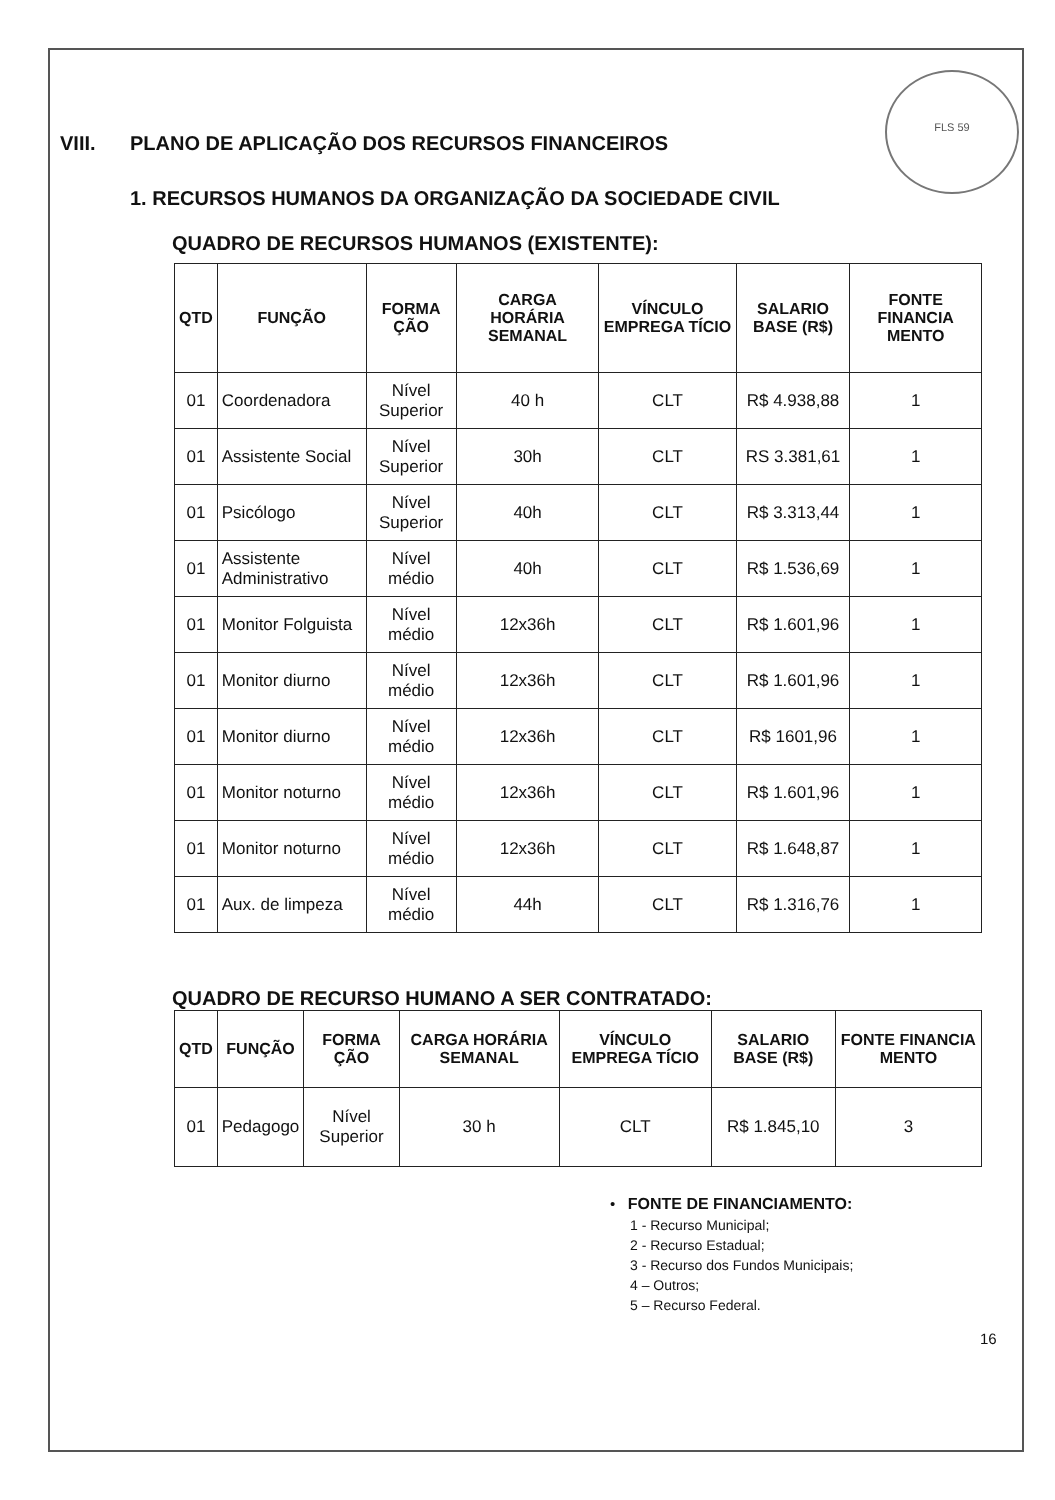FLS 59
VIII. PLANO DE APLICAÇÃO DOS RECURSOS FINANCEIROS
1. RECURSOS HUMANOS DA ORGANIZAÇÃO DA SOCIEDADE CIVIL
QUADRO DE RECURSOS HUMANOS (EXISTENTE):
| QTD | FUNÇÃO | FORMA ÇÃO | CARGA HORÁRIA SEMANAL | VÍNCULO EMPREGA TÍCIO | SALARIO BASE (R$) | FONTE FINANCIA MENTO |
| --- | --- | --- | --- | --- | --- | --- |
| 01 | Coordenadora | Nível Superior | 40 h | CLT | R$ 4.938,88 | 1 |
| 01 | Assistente Social | Nível Superior | 30h | CLT | RS 3.381,61 | 1 |
| 01 | Psicólogo | Nível Superior | 40h | CLT | R$ 3.313,44 | 1 |
| 01 | Assistente Administrativo | Nível médio | 40h | CLT | R$ 1.536,69 | 1 |
| 01 | Monitor Folguista | Nível médio | 12x36h | CLT | R$ 1.601,96 | 1 |
| 01 | Monitor diurno | Nível médio | 12x36h | CLT | R$ 1.601,96 | 1 |
| 01 | Monitor diurno | Nível médio | 12x36h | CLT | R$ 1601,96 | 1 |
| 01 | Monitor noturno | Nível médio | 12x36h | CLT | R$ 1.601,96 | 1 |
| 01 | Monitor noturno | Nível médio | 12x36h | CLT | R$ 1.648,87 | 1 |
| 01 | Aux. de limpeza | Nível médio | 44h | CLT | R$ 1.316,76 | 1 |
QUADRO DE RECURSO HUMANO A SER CONTRATADO:
| QTD | FUNÇÃO | FORMA ÇÃO | CARGA HORÁRIA SEMANAL | VÍNCULO EMPREGA TÍCIO | SALARIO BASE (R$) | FONTE FINANCIA MENTO |
| --- | --- | --- | --- | --- | --- | --- |
| 01 | Pedagogo | Nível Superior | 30 h | CLT | R$ 1.845,10 | 3 |
• FONTE DE FINANCIAMENTO:
1 - Recurso Municipal;
2 - Recurso Estadual;
3 - Recurso dos Fundos Municipais;
4 – Outros;
5 – Recurso Federal.
16